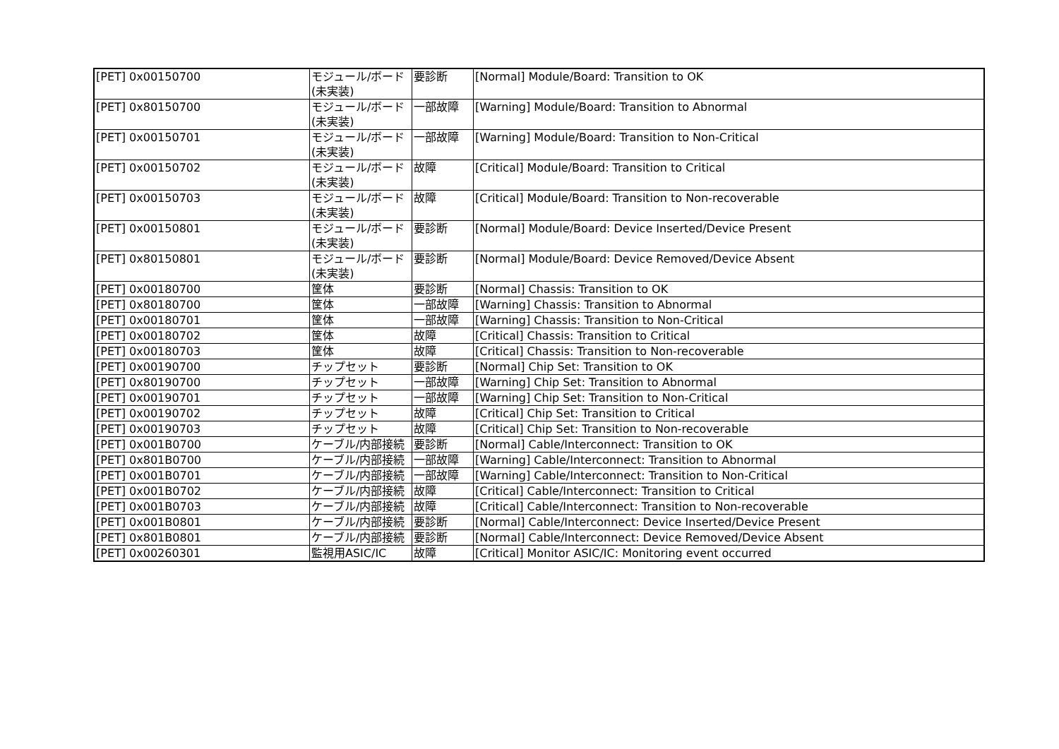| [PET] 0x00150700 | モジュール/ボード(未実装) | 要診断 | [Normal] Module/Board: Transition to OK |
| [PET] 0x80150700 | モジュール/ボード(未実装) | 一部故障 | [Warning] Module/Board: Transition to Abnormal |
| [PET] 0x00150701 | モジュール/ボード(未実装) | 一部故障 | [Warning] Module/Board: Transition to Non-Critical |
| [PET] 0x00150702 | モジュール/ボード(未実装) | 故障 | [Critical] Module/Board: Transition to Critical |
| [PET] 0x00150703 | モジュール/ボード(未実装) | 故障 | [Critical] Module/Board: Transition to Non-recoverable |
| [PET] 0x00150801 | モジュール/ボード(未実装) | 要診断 | [Normal] Module/Board: Device Inserted/Device Present |
| [PET] 0x80150801 | モジュール/ボード(未実装) | 要診断 | [Normal] Module/Board: Device Removed/Device Absent |
| [PET] 0x00180700 | 筐体 | 要診断 | [Normal] Chassis: Transition to OK |
| [PET] 0x80180700 | 筐体 | 一部故障 | [Warning] Chassis: Transition to Abnormal |
| [PET] 0x00180701 | 筐体 | 一部故障 | [Warning] Chassis: Transition to Non-Critical |
| [PET] 0x00180702 | 筐体 | 故障 | [Critical] Chassis: Transition to Critical |
| [PET] 0x00180703 | 筐体 | 故障 | [Critical] Chassis: Transition to Non-recoverable |
| [PET] 0x00190700 | チップセット | 要診断 | [Normal] Chip Set: Transition to OK |
| [PET] 0x80190700 | チップセット | 一部故障 | [Warning] Chip Set: Transition to Abnormal |
| [PET] 0x00190701 | チップセット | 一部故障 | [Warning] Chip Set: Transition to Non-Critical |
| [PET] 0x00190702 | チップセット | 故障 | [Critical] Chip Set: Transition to Critical |
| [PET] 0x00190703 | チップセット | 故障 | [Critical] Chip Set: Transition to Non-recoverable |
| [PET] 0x001B0700 | ケーブル/内部接続 | 要診断 | [Normal] Cable/Interconnect: Transition to OK |
| [PET] 0x801B0700 | ケーブル/内部接続 | 一部故障 | [Warning] Cable/Interconnect: Transition to Abnormal |
| [PET] 0x001B0701 | ケーブル/内部接続 | 一部故障 | [Warning] Cable/Interconnect: Transition to Non-Critical |
| [PET] 0x001B0702 | ケーブル/内部接続 | 故障 | [Critical] Cable/Interconnect: Transition to Critical |
| [PET] 0x001B0703 | ケーブル/内部接続 | 故障 | [Critical] Cable/Interconnect: Transition to Non-recoverable |
| [PET] 0x001B0801 | ケーブル/内部接続 | 要診断 | [Normal] Cable/Interconnect: Device Inserted/Device Present |
| [PET] 0x801B0801 | ケーブル/内部接続 | 要診断 | [Normal] Cable/Interconnect: Device Removed/Device Absent |
| [PET] 0x00260301 | 監視用ASIC/IC | 故障 | [Critical] Monitor ASIC/IC: Monitoring event occurred |